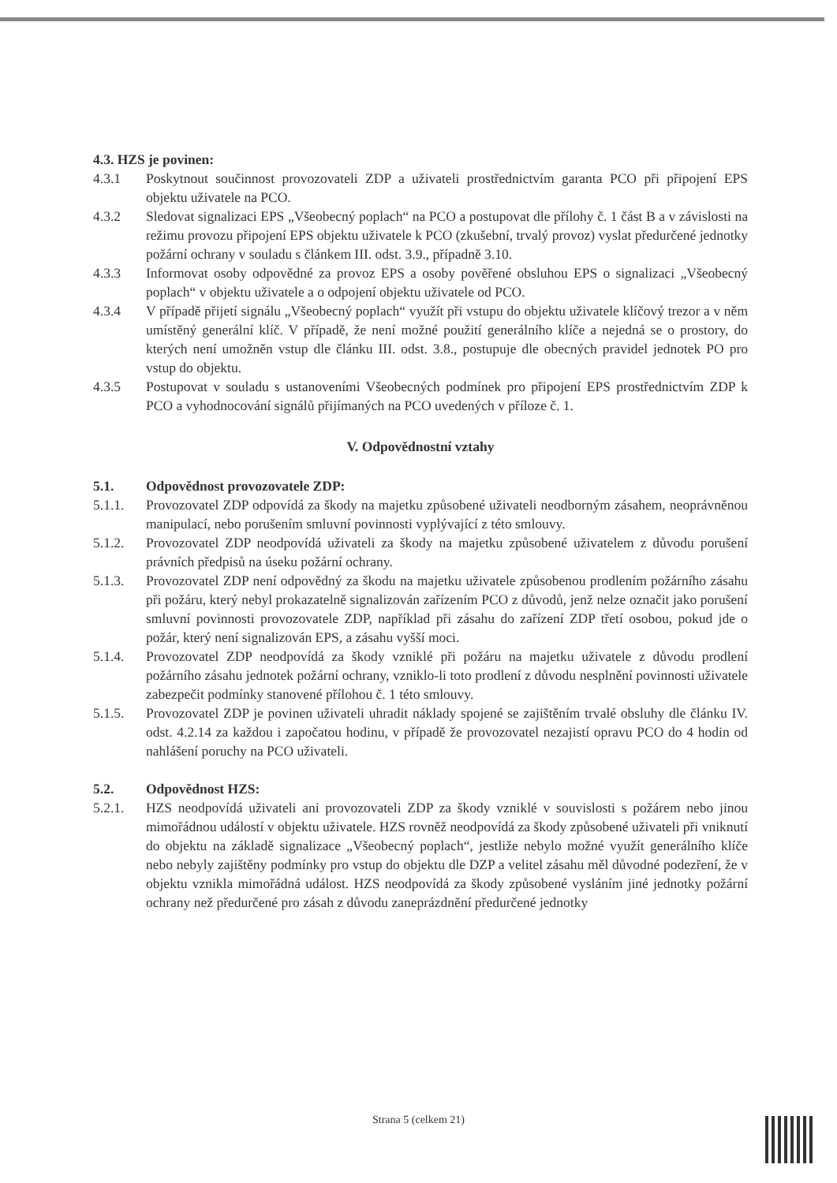4.3. HZS je povinen:
4.3.1 Poskytnout součinnost provozovateli ZDP a uživateli prostřednictvím garanta PCO při připojení EPS objektu uživatele na PCO.
4.3.2 Sledovat signalizaci EPS „Všeobecný poplach“ na PCO a postupovat dle přílohy č. 1 část B a v závislosti na režimu provozu připojení EPS objektu uživatele k PCO (zkušební, trvalý provoz) vyslat předurčené jednotky požární ochrany v souladu s článkem III. odst. 3.9., případně 3.10.
4.3.3 Informovat osoby odpovědné za provoz EPS a osoby pověřené obsluhou EPS o signalizaci „Všeobecný poplach“ v objektu uživatele a o odpojení objektu uživatele od PCO.
4.3.4 V případě přijetí signálu „Všeobecný poplach“ využít při vstupu do objektu uživatele klíčový trezor a v něm umístěný generální klíč. V případě, že není možné použití generálního klíče a nejedná se o prostory, do kterých není umožněn vstup dle článku III. odst. 3.8., postupuje dle obecných pravidel jednotek PO pro vstup do objektu.
4.3.5 Postupovat v souladu s ustanoveními Všeobecných podmínek pro připojení EPS prostřednictvím ZDP k PCO a vyhodnocování signálů přijímaných na PCO uvedených v příloze č. 1.
V. Odpovědnostní vztahy
5.1. Odpovědnost provozovatele ZDP:
5.1.1. Provozovatel ZDP odpovídá za škody na majetku způsobené uživateli neodborným zásahem, neoprávněnou manipulací, nebo porušením smluvní povinnosti vyplývající z této smlouvy.
5.1.2. Provozovatel ZDP neodpovídá uživateli za škody na majetku způsobené uživatelem z důvodu porušení právních předpisů na úseku požární ochrany.
5.1.3. Provozovatel ZDP není odpovědný za škodu na majetku uživatele způsobenou prodlením požárního zásahu při požáru, který nebyl prokazatelně signalizován zařízením PCO z důvodů, jenž nelze označit jako porušení smluvní povinnosti provozovatele ZDP, například při zásahu do zařízení ZDP třetí osobou, pokud jde o požár, který není signalizován EPS, a zásahu vyšší moci.
5.1.4. Provozovatel ZDP neodpovídá za škody vzniklé při požáru na majetku uživatele z důvodu prodlení požárního zásahu jednotek požární ochrany, vzniklo-li toto prodlení z důvodu nesplnění povinnosti uživatele zabezpečit podmínky stanovené přílohou č. 1 této smlouvy.
5.1.5. Provozovatel ZDP je povinen uživateli uhradit náklady spojené se zajištěním trvalé obsluhy dle článku IV. odst. 4.2.14 za každou i započatou hodinu, v případě že provozovatel nezajistí opravu PCO do 4 hodin od nahlášení poruchy na PCO uživateli.
5.2. Odpovědnost HZS:
5.2.1. HZS neodpovídá uživateli ani provozovateli ZDP za škody vzniklé v souvislosti s požárem nebo jinou mimořádnou událostí v objektu uživatele. HZS rovněž neodpovídá za škody způsobené uživateli při vniknutí do objektu na základě signalizace „Všeobecný poplach“, jestliže nebylo možné využít generálního klíče nebo nebyly zajištěny podmínky pro vstup do objektu dle DZP a velitel zásahu měl důvodné podezření, že v objektu vznikla mimořádná událost. HZS neodpovídá za škody způsobené vysláním jiné jednotky požární ochrany než předurčené pro zásah z důvodu zaneprázdnění předurčené jednotky
Strana 5 (celkem 21)